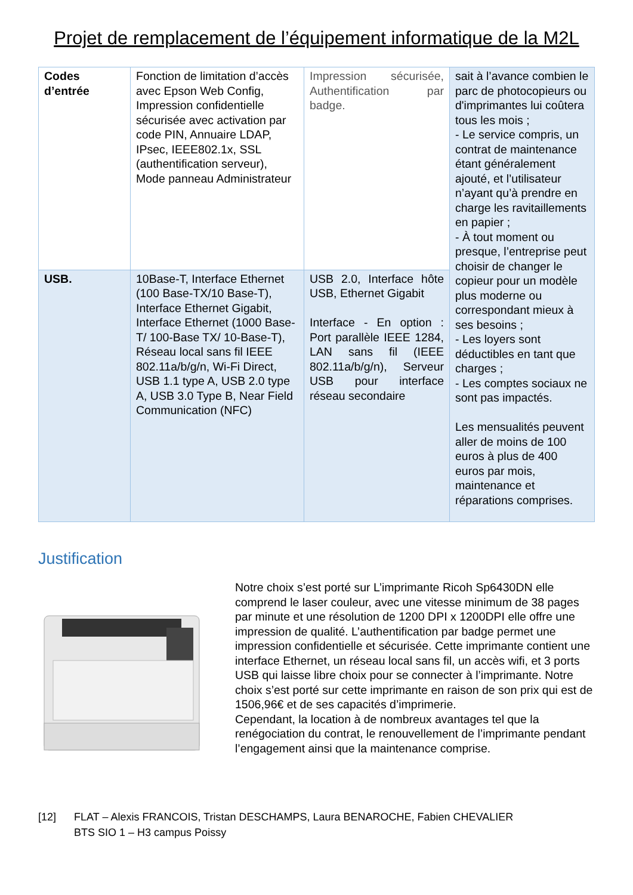Projet de remplacement de l’équipement informatique de la M2L
| Codes d’entrée | Fonction de limitation d’accès avec Epson Web Config, Impression confidentielle sécurisée avec activation par code PIN, Annuaire LDAP, IPsec, IEEE802.1x, SSL (authentification serveur), Mode panneau Administrateur | Impression sécurisée, Authentification par badge. | sait à l’avance combien le parc de photocopieurs ou d'imprimantes lui coûtera tous les mois ; - Le service compris, un contrat de maintenance étant généralement ajouté, et l’utilisateur n’ayant qu’à prendre en charge les ravitaillements en papier ; - À tout moment ou presque, l’entreprise peut choisir de changer le copieur pour un modèle plus moderne ou correspondant mieux à ses besoins ; - Les loyers sont déductibles en tant que charges ; - Les comptes sociaux ne sont pas impactés. Les mensualités peuvent aller de moins de 100 euros à plus de 400 euros par mois, maintenance et réparations comprises. |
| USB. | 10Base-T, Interface Ethernet (100 Base-TX/10 Base-T), Interface Ethernet Gigabit, Interface Ethernet (1000 Base-T/ 100-Base TX/ 10-Base-T), Réseau local sans fil IEEE 802.11a/b/g/n, Wi-Fi Direct, USB 1.1 type A, USB 2.0 type A, USB 3.0 Type B, Near Field Communication (NFC) | USB 2.0, Interface hôte USB, Ethernet Gigabit Interface - En option : Port parallèle IEEE 1284, LAN sans fil (IEEE 802.11a/b/g/n), Serveur USB pour interface réseau secondaire | |
Justification
Notre choix s’est porté sur L’imprimante Ricoh Sp6430DN elle comprend le laser couleur, avec une vitesse minimum de 38 pages par minute et une résolution de 1200 DPI x 1200DPI elle offre une impression de qualité. L’authentification par badge permet une impression confidentielle et sécurisée. Cette imprimante contient une interface Ethernet, un réseau local sans fil, un accès wifi, et 3 ports USB qui laisse libre choix pour se connecter à l’imprimante. Notre choix s’est porté sur cette imprimante en raison de son prix qui est de 1506,96€ et de ses capacités d’imprimerie.
Cependant, la location à de nombreux avantages tel que la renégociation du contrat, le renouvellement de l’imprimante pendant l’engagement ainsi que la maintenance comprise.
[12] FLAT – Alexis FRANCOIS, Tristan DESCHAMPS, Laura BENAROCHE, Fabien CHEVALIER
BTS SIO 1 – H3 campus Poissy